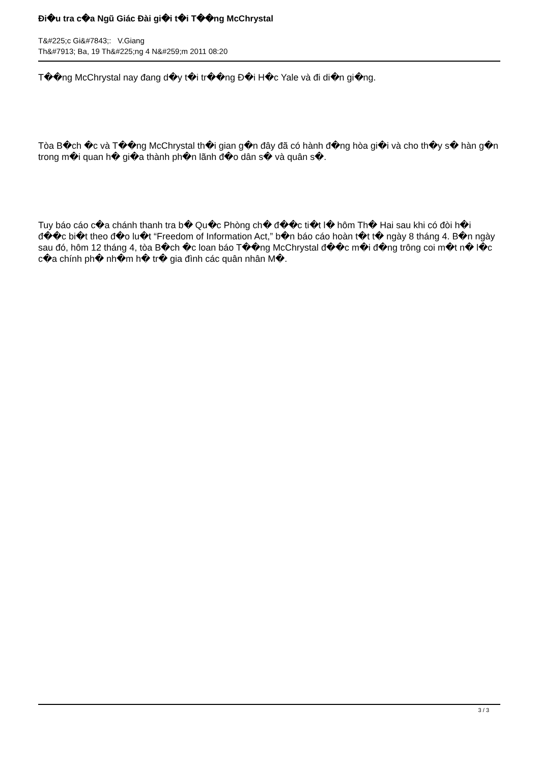Đi�u tra c�a Ngũ Giác Đài gi�i t�i T��ng McChrystal
T&#225;c Gi&#7843;: V.Giang
Th&#7913; Ba, 19 Th&#225;ng 4 N&#259;m 2011 08:20
T��ng McChrystal nay đang d�y t�i tr��ng Đ�i H�c Yale và đi di�n gi�ng.
Tòa B�ch �c và T��ng McChrystal th�i gian g�n đây đã có hành đ�ng hòa gi�i và cho th�y s� hàn g�n trong m�i quan h� gi�a thành ph�n lãnh đ�o dân s� và quân s�.
Tuy báo cáo c�a chánh thanh tra b� Qu�c Phòng ch� đ��c ti�t l� hôm Th� Hai sau khi có đòi h�i đ��c bi�t theo đ�o lu�t “Freedom of Information Act,” b�n báo cáo hoàn t�t t� ngày 8 tháng 4. B�n ngày sau đó, hôm 12 tháng 4, tòa B�ch �c loan báo T��ng McChrystal đ��c m�i đ�ng trông coi m�t n� l�c c�a chính ph� nh�m h� tr� gia đình các quân nhân M�.
3 / 3